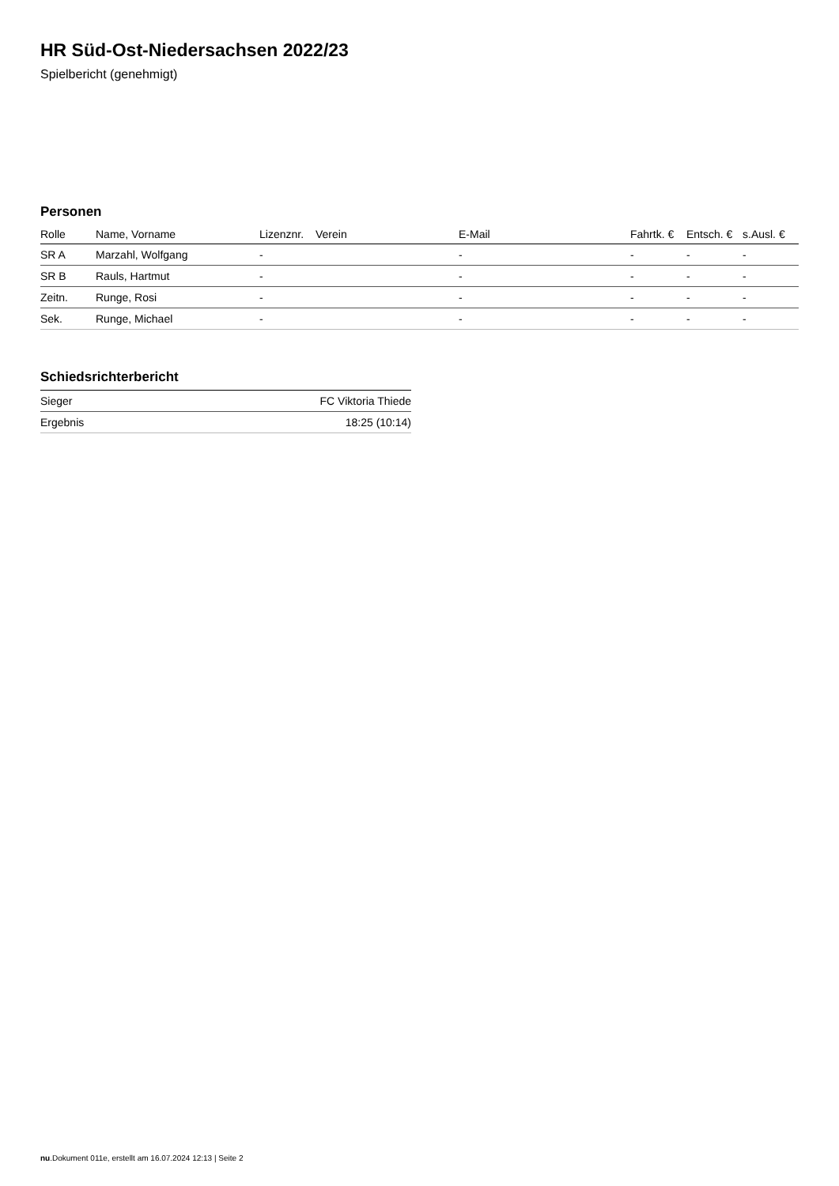HR Süd-Ost-Niedersachsen 2022/23
Spielbericht (genehmigt)
Personen
| Rolle | Name, Vorname | Lizenznr. | Verein | E-Mail | Fahrtk. € | Entsch. € | s.Ausl. € |
| --- | --- | --- | --- | --- | --- | --- | --- |
| SR A | Marzahl, Wolfgang | - | | - | - | - | - |
| SR B | Rauls, Hartmut | - | | - | - | - | - |
| Zeitn. | Runge, Rosi | - | | - | - | - | - |
| Sek. | Runge, Michael | - | | - | - | - | - |
Schiedsrichterbericht
| Sieger | FC Viktoria Thiede |
| Ergebnis | 18:25 (10:14) |
nu.Dokument 011e, erstellt am 16.07.2024 12:13 | Seite 2